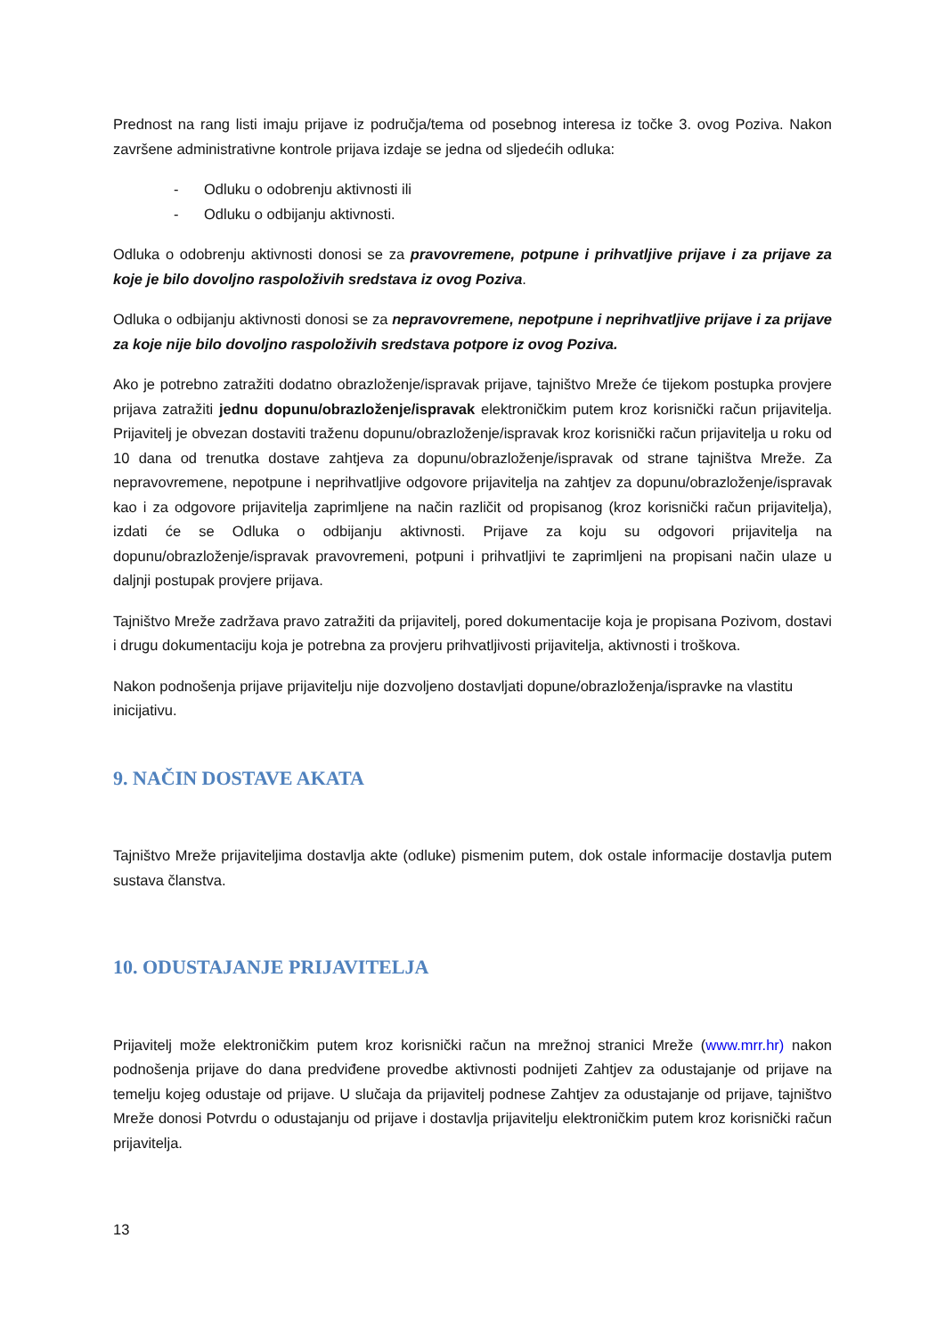Prednost na rang listi imaju prijave iz područja/tema od posebnog interesa iz točke 3. ovog Poziva. Nakon završene administrativne kontrole prijava izdaje se jedna od sljedećih odluka:
- Odluku o odobrenju aktivnosti ili
- Odluku o odbijanju aktivnosti.
Odluka o odobrenju aktivnosti donosi se za pravovremene, potpune i prihvatljive prijave i za prijave za koje je bilo dovoljno raspoloživih sredstava iz ovog Poziva.
Odluka o odbijanju aktivnosti donosi se za nepravovremene, nepotpune i neprihvatljive prijave i za prijave za koje nije bilo dovoljno raspoloživih sredstava potpore iz ovog Poziva.
Ako je potrebno zatražiti dodatno obrazloženje/ispravak prijave, tajništvo Mreže će tijekom postupka provjere prijava zatražiti jednu dopunu/obrazloženje/ispravak elektroničkim putem kroz korisnički račun prijavitelja. Prijavitelj je obvezan dostaviti traženu dopunu/obrazloženje/ispravak kroz korisnički račun prijavitelja u roku od 10 dana od trenutka dostave zahtjeva za dopunu/obrazloženje/ispravak od strane tajništva Mreže. Za nepravovremene, nepotpune i neprihvatljive odgovore prijavitelja na zahtjev za dopunu/obrazloženje/ispravak kao i za odgovore prijavitelja zaprimljene na način različit od propisanog (kroz korisnički račun prijavitelja), izdati će se Odluka o odbijanju aktivnosti. Prijave za koju su odgovori prijavitelja na dopunu/obrazloženje/ispravak pravovremeni, potpuni i prihvatljivi te zaprimljeni na propisani način ulaze u daljnji postupak provjere prijava.
Tajništvo Mreže zadržava pravo zatražiti da prijavitelj, pored dokumentacije koja je propisana Pozivom, dostavi i drugu dokumentaciju koja je potrebna za provjeru prihvatljivosti prijavitelja, aktivnosti i troškova.
Nakon podnošenja prijave prijavitelju nije dozvoljeno dostavljati dopune/obrazloženja/ispravke na vlastitu inicijativu.
9. NAČIN DOSTAVE AKATA
Tajništvo Mreže prijaviteljima dostavlja akte (odluke) pismenim putem, dok ostale informacije dostavlja putem sustava članstva.
10. ODUSTAJANJE PRIJAVITELJA
Prijavitelj može elektroničkim putem kroz korisnički račun na mrežnoj stranici Mreže (www.mrr.hr) nakon podnošenja prijave do dana predviđene provedbe aktivnosti podnijeti Zahtjev za odustajanje od prijave na temelju kojeg odustaje od prijave. U slučaja da prijavitelj podnese Zahtjev za odustajanje od prijave, tajništvo Mreže donosi Potvrdu o odustajanju od prijave i dostavlja prijavitelju elektroničkim putem kroz korisnički račun prijavitelja.
13